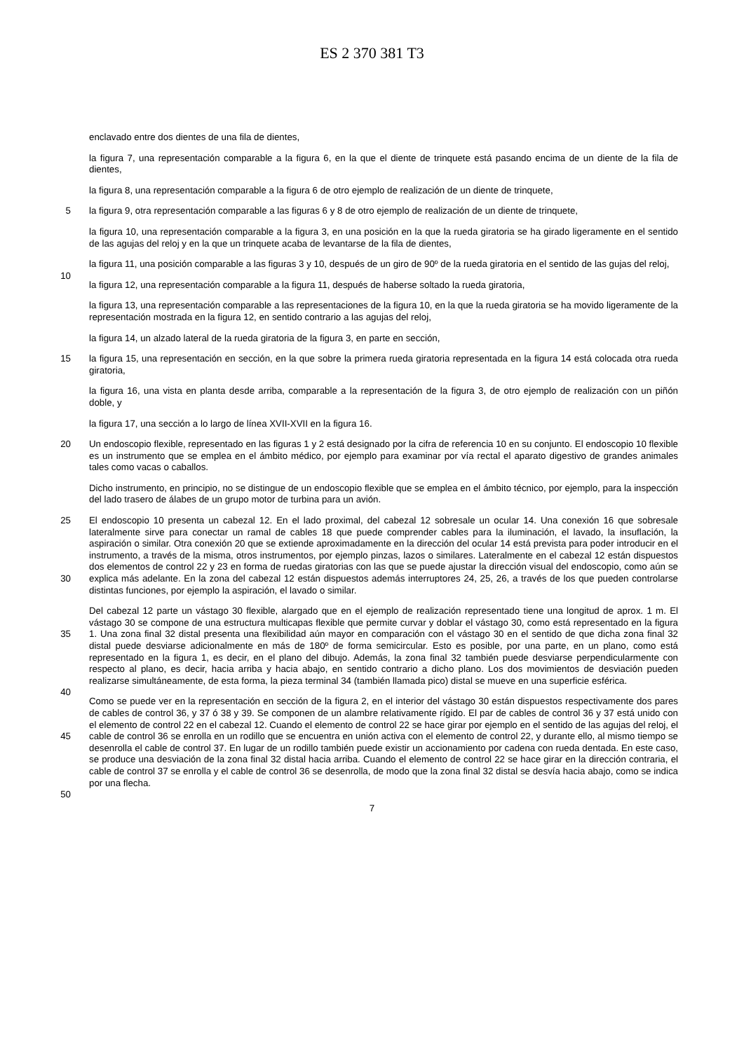ES 2 370 381 T3
enclavado entre dos dientes de una fila de dientes,
la figura 7, una representación comparable a la figura 6, en la que el diente de trinquete está pasando encima de un diente de la fila de dientes,
la figura 8, una representación comparable a la figura 6 de otro ejemplo de realización de un diente de trinquete,
5 la figura 9, otra representación comparable a las figuras 6 y 8 de otro ejemplo de realización de un diente de trinquete,
la figura 10, una representación comparable a la figura 3, en una posición en la que la rueda giratoria se ha girado ligeramente en el sentido de las agujas del reloj y en la que un trinquete acaba de levantarse de la fila de dientes,
la figura 11, una posición comparable a las figuras 3 y 10, después de un giro de 90º de la rueda giratoria en el
10
sentido de las gujas del reloj,
la figura 12, una representación comparable a la figura 11, después de haberse soltado la rueda giratoria,
la figura 13, una representación comparable a las representaciones de la figura 10, en la que la rueda giratoria se ha movido ligeramente de la representación mostrada en la figura 12, en sentido contrario a las agujas del reloj,
la figura 14, un alzado lateral de la rueda giratoria de la figura 3, en parte en sección,
15 la figura 15, una representación en sección, en la que sobre la primera rueda giratoria representada en la figura 14 está colocada otra rueda giratoria,
la figura 16, una vista en planta desde arriba, comparable a la representación de la figura 3, de otro ejemplo de realización con un piñón doble, y
la figura 17, una sección a lo largo de línea XVII-XVII en la figura 16.
20 Un endoscopio flexible, representado en las figuras 1 y 2 está designado por la cifra de referencia 10 en su conjunto. El endoscopio 10 flexible es un instrumento que se emplea en el ámbito médico, por ejemplo para examinar por vía rectal el aparato digestivo de grandes animales tales como vacas o caballos.
Dicho instrumento, en principio, no se distingue de un endoscopio flexible que se emplea en el ámbito técnico, por ejemplo, para la inspección del lado trasero de álabes de un grupo motor de turbina para un avión.
25
30
El endoscopio 10 presenta un cabezal 12. En el lado proximal, del cabezal 12 sobresale un ocular 14. Una conexión 16 que sobresale lateralmente sirve para conectar un ramal de cables 18 que puede comprender cables para la iluminación, el lavado, la insuflación, la aspiración o similar. Otra conexión 20 que se extiende aproximadamente en la dirección del ocular 14 está prevista para poder introducir en el instrumento, a través de la misma, otros instrumentos, por ejemplo pinzas, lazos o similares. Lateralmente en el cabezal 12 están dispuestos dos elementos de control 22 y 23 en forma de ruedas giratorias con las que se puede ajustar la dirección visual del endoscopio, como aún se explica más adelante. En la zona del cabezal 12 están dispuestos además interruptores 24, 25, 26, a través de los que pueden controlarse distintas funciones, por ejemplo la aspiración, el lavado o similar.
35
40
Del cabezal 12 parte un vástago 30 flexible, alargado que en el ejemplo de realización representado tiene una longitud de aprox. 1 m. El vástago 30 se compone de una estructura multicapas flexible que permite curvar y doblar el vástago 30, como está representado en la figura 1. Una zona final 32 distal presenta una flexibilidad aún mayor en comparación con el vástago 30 en el sentido de que dicha zona final 32 distal puede desviarse adicionalmente en más de 180º de forma semicircular. Esto es posible, por una parte, en un plano, como está representado en la figura 1, es decir, en el plano del dibujo. Además, la zona final 32 también puede desviarse perpendicularmente con respecto al plano, es decir, hacia arriba y hacia abajo, en sentido contrario a dicho plano. Los dos movimientos de desviación pueden realizarse simultáneamente, de esta forma, la pieza terminal 34 (también llamada pico) distal se mueve en una superficie esférica.
45
50
Como se puede ver en la representación en sección de la figura 2, en el interior del vástago 30 están dispuestos respectivamente dos pares de cables de control 36, y 37 ó 38 y 39. Se componen de un alambre relativamente rígido. El par de cables de control 36 y 37 está unido con el elemento de control 22 en el cabezal 12. Cuando el elemento de control 22 se hace girar por ejemplo en el sentido de las agujas del reloj, el cable de control 36 se enrolla en un rodillo que se encuentra en unión activa con el elemento de control 22, y durante ello, al mismo tiempo se desenrolla el cable de control 37. En lugar de un rodillo también puede existir un accionamiento por cadena con rueda dentada. En este caso, se produce una desviación de la zona final 32 distal hacia arriba. Cuando el elemento de control 22 se hace girar en la dirección contraria, el cable de control 37 se enrolla y el cable de control 36 se desenrolla, de modo que la zona final 32 distal se desvía hacia abajo, como se indica por una flecha.
7